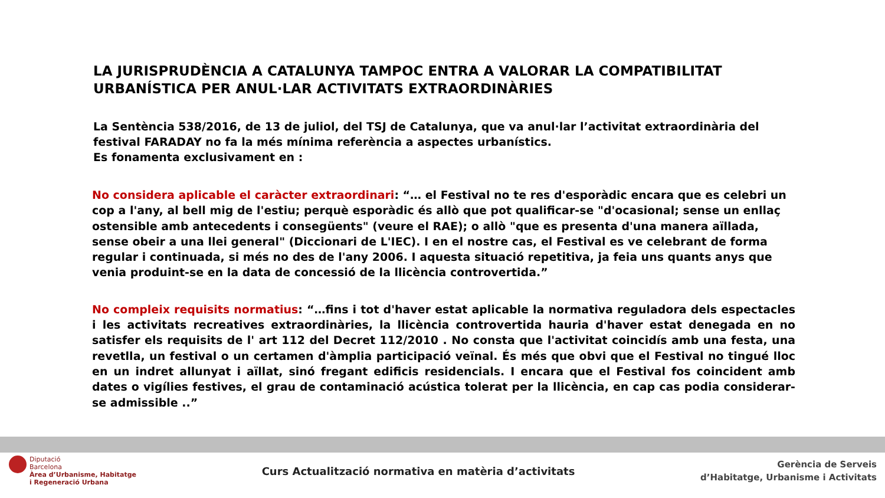LA JURISPRUDÈNCIA A CATALUNYA TAMPOC ENTRA A VALORAR LA COMPATIBILITAT URBANÍSTICA PER ANUL·LAR ACTIVITATS EXTRAORDINÀRIES
La Sentència 538/2016, de 13 de juliol, del TSJ de Catalunya, que va anul·lar l’activitat extraordinària del festival FARADAY no fa la més mínima referència a aspectes urbanístics.
Es fonamenta exclusivament en :
No considera aplicable el caràcter extraordinari: “… el Festival no te res d'esporàdic encara que es celebri un cop a l'any, al bell mig de l'estiu; perquè esporàdic és allò que pot qualificar-se "d'ocasional; sense un enllaç ostensible amb antecedents i consegüents" (veure el RAE); o allò "que es presenta d'una manera aïllada, sense obeir a una llei general" (Diccionari de L'IEC). I en el nostre cas, el Festival es ve celebrant de forma regular i continuada, si més no des de l'any 2006. I aquesta situació repetitiva, ja feia uns quants anys que venia produint-se en la data de concessió de la llicència controvertida.”
No compleix requisits normatius: “…fins i tot d'haver estat aplicable la normativa reguladora dels espectacles i les activitats recreatives extraordinàries, la llicència controvertida hauria d'haver estat denegada en no satisfer els requisits de l' art 112 del Decret 112/2010 . No consta que l'activitat coincidís amb una festa, una revetlla, un festival o un certamen d'àmplia participació veïnal. És més que obvi que el Festival no tingué lloc en un indret allunyat i aïllat, sinó fregant edificis residencials. I encara que el Festival fos coincident amb dates o vigílies festives, el grau de contaminació acústica tolerat per la llicència, en cap cas podia considerar-se admissible ..”
Diputació
Barcelona
Àrea d’Urbanisme, Habitatge
i Regeneració Urbana
Curs Actualització normativa en matèria d’activitats
Gerència de Serveis
d’Habitatge, Urbanisme i Activitats